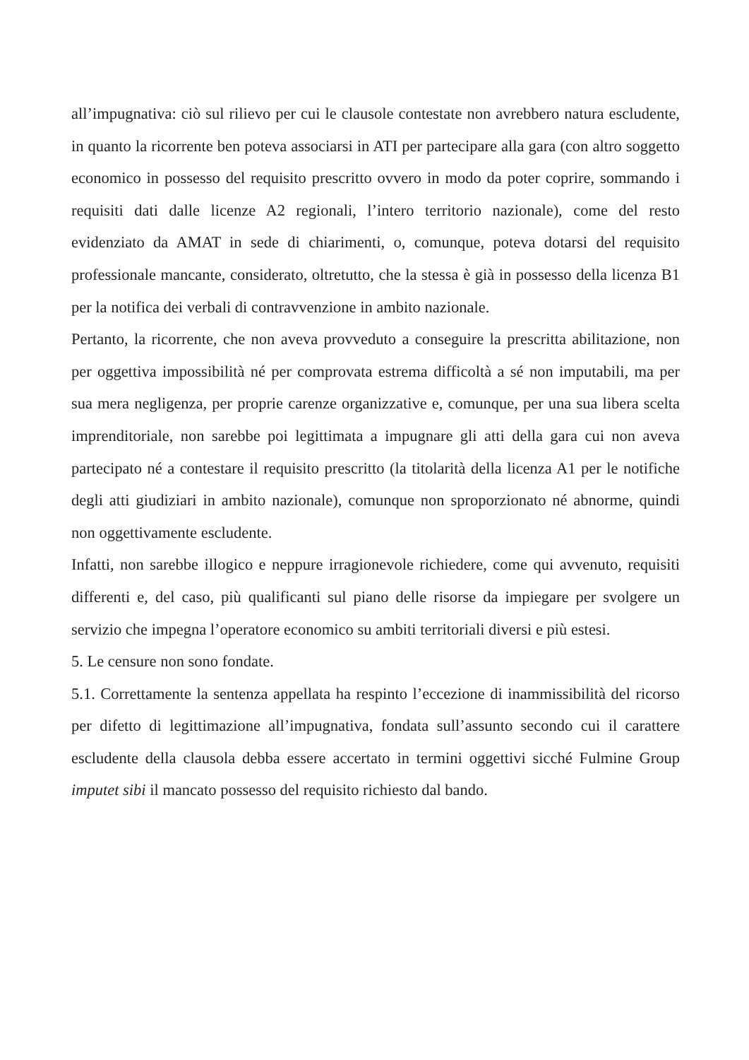all’impugnativa: ciò sul rilievo per cui le clausole contestate non avrebbero natura escludente, in quanto la ricorrente ben poteva associarsi in ATI per partecipare alla gara (con altro soggetto economico in possesso del requisito prescritto ovvero in modo da poter coprire, sommando i requisiti dati dalle licenze A2 regionali, l’intero territorio nazionale), come del resto evidenziato da AMAT in sede di chiarimenti, o, comunque, poteva dotarsi del requisito professionale mancante, considerato, oltretutto, che la stessa è già in possesso della licenza B1 per la notifica dei verbali di contravvenzione in ambito nazionale.
Pertanto, la ricorrente, che non aveva provveduto a conseguire la prescritta abilitazione, non per oggettiva impossibilità né per comprovata estrema difficoltà a sé non imputabili, ma per sua mera negligenza, per proprie carenze organizzative e, comunque, per una sua libera scelta imprenditoriale, non sarebbe poi legittimata a impugnare gli atti della gara cui non aveva partecipato né a contestare il requisito prescritto (la titolarità della licenza A1 per le notifiche degli atti giudiziari in ambito nazionale), comunque non sproporzionato né abnorme, quindi non oggettivamente escludente.
Infatti, non sarebbe illogico e neppure irragionevole richiedere, come qui avvenuto, requisiti differenti e, del caso, più qualificanti sul piano delle risorse da impiegare per svolgere un servizio che impegna l’operatore economico su ambiti territoriali diversi e più estesi.
5. Le censure non sono fondate.
5.1. Correttamente la sentenza appellata ha respinto l’eccezione di inammissibilità del ricorso per difetto di legittimazione all’impugnativa, fondata sull’assunto secondo cui il carattere escludente della clausola debba essere accertato in termini oggettivi sicché Fulmine Group imputet sibi il mancato possesso del requisito richiesto dal bando.